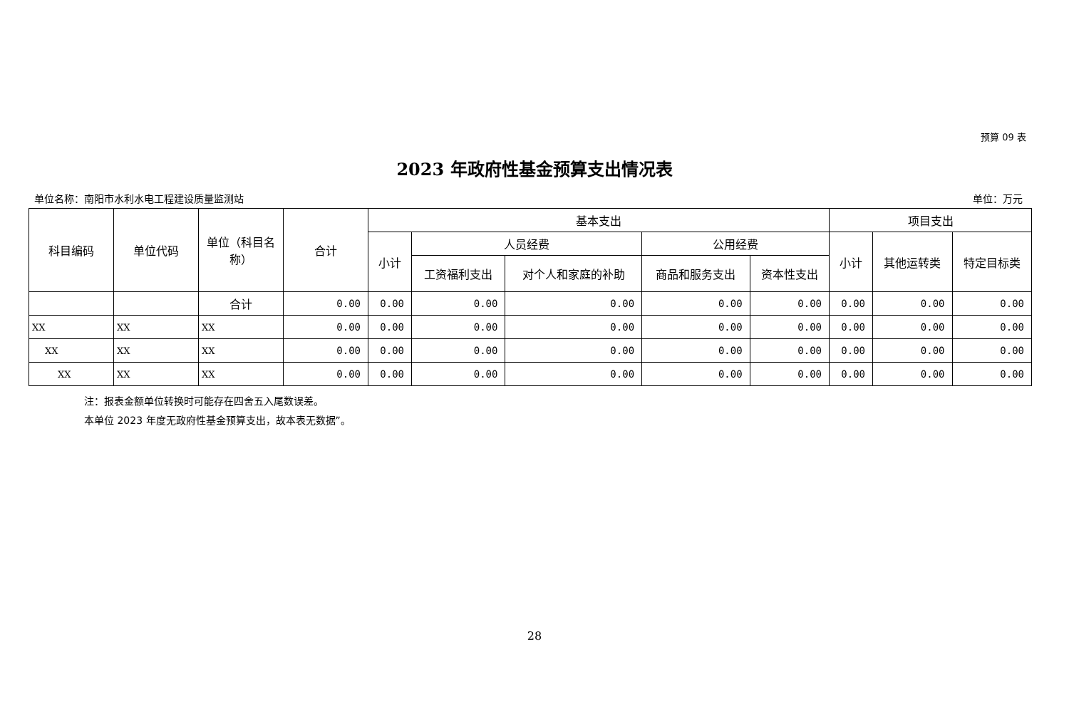预算 09 表
2023 年政府性基金预算支出情况表
单位名称：南阳市水利水电工程建设质量监测站 单位：万元
| 科目编码 | 单位代码 | 单位（科目名称） | 合计 | 基本支出 | | | | | 项目支出 | | |
| --- | --- | --- | --- | --- | --- | --- | --- | --- | --- | --- | --- |
| | | | | 小计 | 人员经费 | | 公用经费 | | 小计 | 其他运转类 | 特定目标类 |
| | | | | | 工资福利支出 | 对个人和家庭的补助 | 商品和服务支出 | 资本性支出 | | | |
| | | 合计 | 0.00 | 0.00 | 0.00 | 0.00 | 0.00 | 0.00 | 0.00 | 0.00 | 0.00 |
| XX | XX | XX | 0.00 | 0.00 | 0.00 | 0.00 | 0.00 | 0.00 | 0.00 | 0.00 | 0.00 |
| XX | XX | XX | 0.00 | 0.00 | 0.00 | 0.00 | 0.00 | 0.00 | 0.00 | 0.00 | 0.00 |
| XX | XX | XX | 0.00 | 0.00 | 0.00 | 0.00 | 0.00 | 0.00 | 0.00 | 0.00 | 0.00 |
注：报表金额单位转换时可能存在四舍五入尾数误差。
本单位 2023 年度无政府性基金预算支出，故本表无数据”。
28